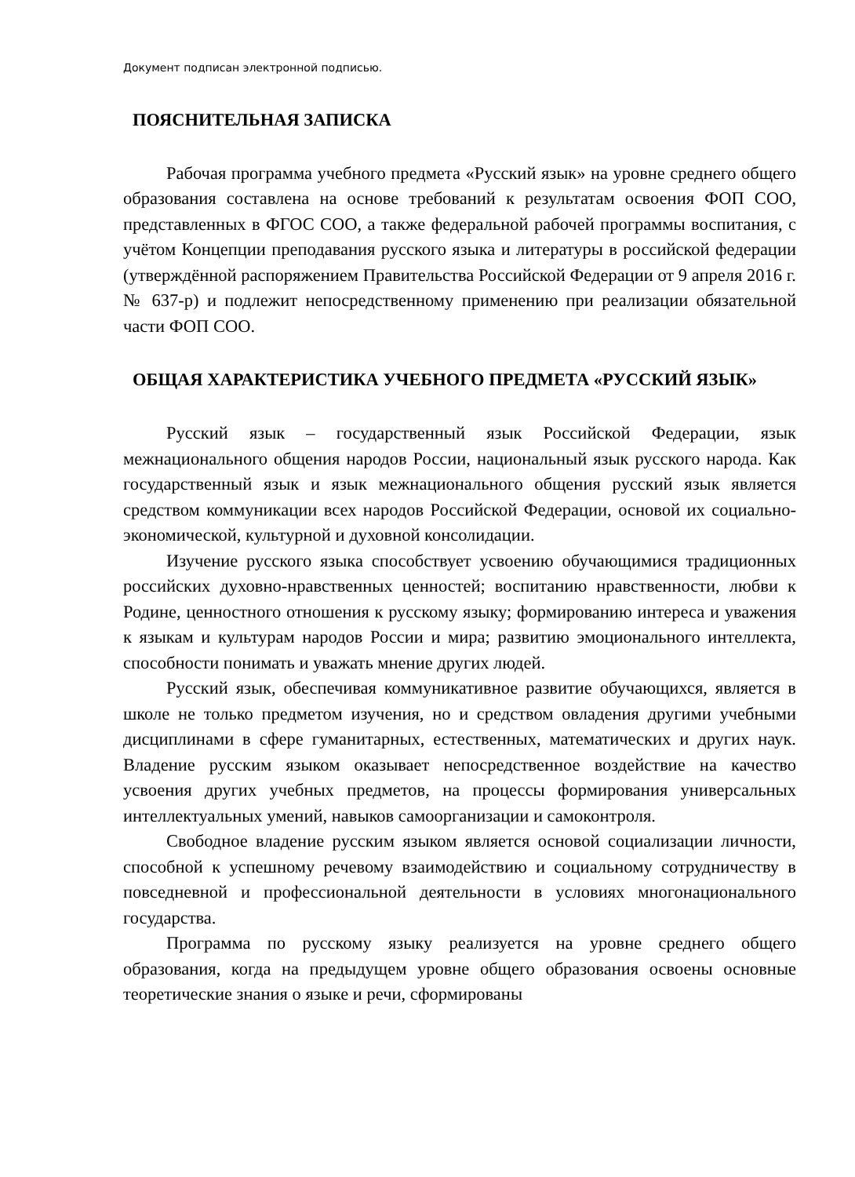Документ подписан электронной подписью.
ПОЯСНИТЕЛЬНАЯ ЗАПИСКА
Рабочая программа учебного предмета «Русский язык» на уровне среднего общего образования составлена на основе требований к результатам освоения ФОП СОО, представленных в ФГОС СОО, а также федеральной рабочей программы воспитания, с учётом Концепции преподавания русского языка и литературы в российской федерации (утверждённой распоряжением Правительства Российской Федерации от 9 апреля 2016 г. № 637-р) и подлежит непосредственному применению при реализации обязательной части ФОП СОО.
ОБЩАЯ ХАРАКТЕРИСТИКА УЧЕБНОГО ПРЕДМЕТА «РУССКИЙ ЯЗЫК»
Русский язык – государственный язык Российской Федерации, язык межнационального общения народов России, национальный язык русского народа. Как государственный язык и язык межнационального общения русский язык является средством коммуникации всех народов Российской Федерации, основой их социально-экономической, культурной и духовной консолидации.
Изучение русского языка способствует усвоению обучающимися традиционных российских духовно-нравственных ценностей; воспитанию нравственности, любви к Родине, ценностного отношения к русскому языку; формированию интереса и уважения к языкам и культурам народов России и мира; развитию эмоционального интеллекта, способности понимать и уважать мнение других людей.
Русский язык, обеспечивая коммуникативное развитие обучающихся, является в школе не только предметом изучения, но и средством овладения другими учебными дисциплинами в сфере гуманитарных, естественных, математических и других наук. Владение русским языком оказывает непосредственное воздействие на качество усвоения других учебных предметов, на процессы формирования универсальных интеллектуальных умений, навыков самоорганизации и самоконтроля.
Свободное владение русским языком является основой социализации личности, способной к успешному речевому взаимодействию и социальному сотрудничеству в повседневной и профессиональной деятельности в условиях многонационального государства.
Программа по русскому языку реализуется на уровне среднего общего образования, когда на предыдущем уровне общего образования освоены основные теоретические знания о языке и речи, сформированы